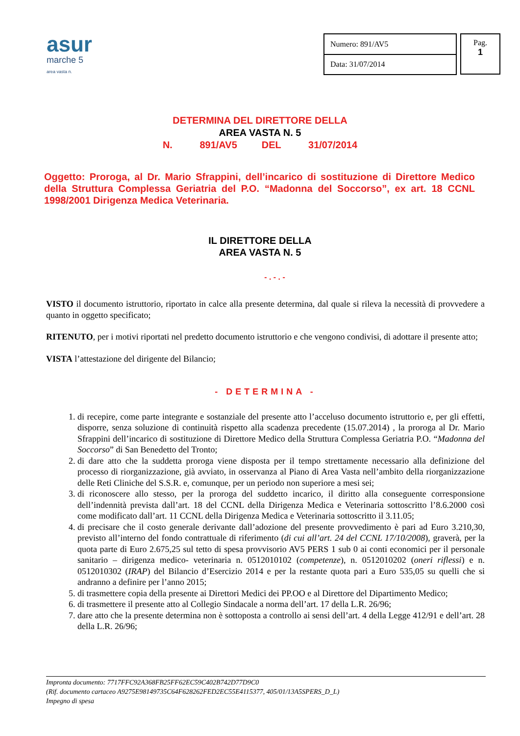asur
marche 5
area vasta n.
| Numero: 891/AV5 |
| Data: 31/07/2014 |
Pag.
1
DETERMINA DEL DIRETTORE DELLA
AREA VASTA N. 5
N. 891/AV5 DEL 31/07/2014
Oggetto: Proroga, al Dr. Mario Sfrappini, dell’incarico di sostituzione di Direttore Medico della Struttura Complessa Geriatria del P.O. “Madonna del Soccorso”, ex art. 18 CCNL 1998/2001 Dirigenza Medica Veterinaria.
IL DIRETTORE DELLA
AREA VASTA N. 5
- . - . -
VISTO il documento istruttorio, riportato in calce alla presente determina, dal quale si rileva la necessità di provvedere a quanto in oggetto specificato;
RITENUTO, per i motivi riportati nel predetto documento istruttorio e che vengono condivisi, di adottare il presente atto;
VISTA l’attestazione del dirigente del Bilancio;
- DETERMINA -
1. di recepire, come parte integrante e sostanziale del presente atto l’acceluso documento istruttorio e, per gli effetti, disporre, senza soluzione di continuità rispetto alla scadenza precedente (15.07.2014) , la proroga al Dr. Mario Sfrappini dell’incarico di sostituzione di Direttore Medico della Struttura Complessa Geriatria P.O. “Madonna del Soccorso” di San Benedetto del Tronto;
2. di dare atto che la suddetta proroga viene disposta per il tempo strettamente necessario alla definizione del processo di riorganizzazione, già avviato, in osservanza al Piano di Area Vasta nell’ambito della riorganizzazione delle Reti Cliniche del S.S.R. e, comunque, per un periodo non superiore a mesi sei;
3. di riconoscere allo stesso, per la proroga del suddetto incarico, il diritto alla conseguente corresponsione dell’indennità prevista dall’art. 18 del CCNL della Dirigenza Medica e Veterinaria sottoscritto l’8.6.2000 così come modificato dall’art. 11 CCNL della Dirigenza Medica e Veterinaria sottoscritto il 3.11.05;
4. di precisare che il costo generale derivante dall’adozione del presente provvedimento è pari ad Euro 3.210,30, previsto all’interno del fondo contrattuale di riferimento (di cui all’art. 24 del CCNL 17/10/2008), graverà, per la quota parte di Euro 2.675,25 sul tetto di spesa provvisorio AV5 PERS 1 sub 0 ai conti economici per il personale sanitario – dirigenza medico- veterinaria n. 0512010102 (competenze), n. 0512010202 (oneri riflessi) e n. 0512010302 (IRAP) del Bilancio d’Esercizio 2014 e per la restante quota pari a Euro 535,05 su quelli che si andranno a definire per l’anno 2015;
5. di trasmettere copia della presente ai Direttori Medici dei PP.OO e al Direttore del Dipartimento Medico;
6. di trasmettere il presente atto al Collegio Sindacale a norma dell’art. 17 della L.R. 26/96;
7. dare atto che la presente determina non è sottoposta a controllo ai sensi dell’art. 4 della Legge 412/91 e dell’art. 28 della L.R. 26/96;
Impronta documento: 7717FFC92A368FB25FF62EC59C402B742D77D9C0
(Rif. documento cartaceo A9275E98149735C64F628262FED2EC55E4115377, 405/01/13A5SPERS_D_L)
Impegno di spesa